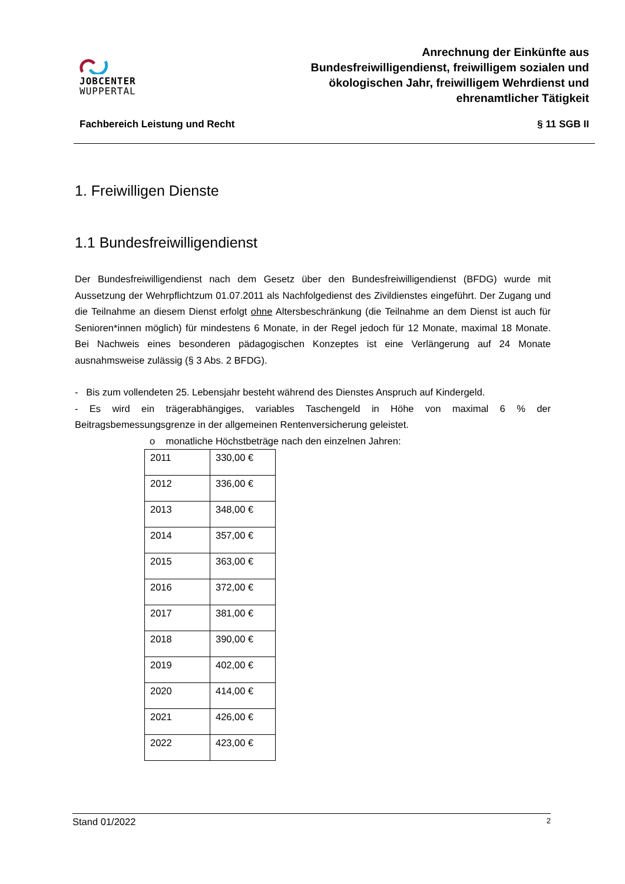JOBCENTER
WUPPERTAL
Anrechnung der Einkünfte aus
Bundesfreiwilligendienst, freiwilligem sozialen und
ökologischen Jahr, freiwilligem Wehrdienst und
ehrenamtlicher Tätigkeit
Fachbereich Leistung und Recht § 11 SGB II
1. Freiwilligen Dienste
1.1 Bundesfreiwilligendienst
Der Bundesfreiwilligendienst nach dem Gesetz über den Bundesfreiwilligendienst (BFDG) wurde mit Aussetzung der Wehrpflichtzum 01.07.2011 als Nachfolgedienst des Zivildienstes eingeführt. Der Zugang und die Teilnahme an diesem Dienst erfolgt ohne Altersbeschränkung (die Teilnahme an dem Dienst ist auch für Senioren*innen möglich) für mindestens 6 Monate, in der Regel jedoch für 12 Monate, maximal 18 Monate. Bei Nachweis eines besonderen pädagogischen Konzeptes ist eine Verlängerung auf 24 Monate ausnahmsweise zulässig (§ 3 Abs. 2 BFDG).
- Bis zum vollendeten 25. Lebensjahr besteht während des Dienstes Anspruch auf Kindergeld.
- Es wird ein trägerabhängiges, variables Taschengeld in Höhe von maximal 6 % der Beitragsbemessungsgrenze in der allgemeinen Rentenversicherung geleistet.
o monatliche Höchstbeträge nach den einzelnen Jahren:
| 2011 | 330,00 € |
| 2012 | 336,00 € |
| 2013 | 348,00 € |
| 2014 | 357,00 € |
| 2015 | 363,00 € |
| 2016 | 372,00 € |
| 2017 | 381,00 € |
| 2018 | 390,00 € |
| 2019 | 402,00 € |
| 2020 | 414,00 € |
| 2021 | 426,00 € |
| 2022 | 423,00 € |
Stand 01/2022 2